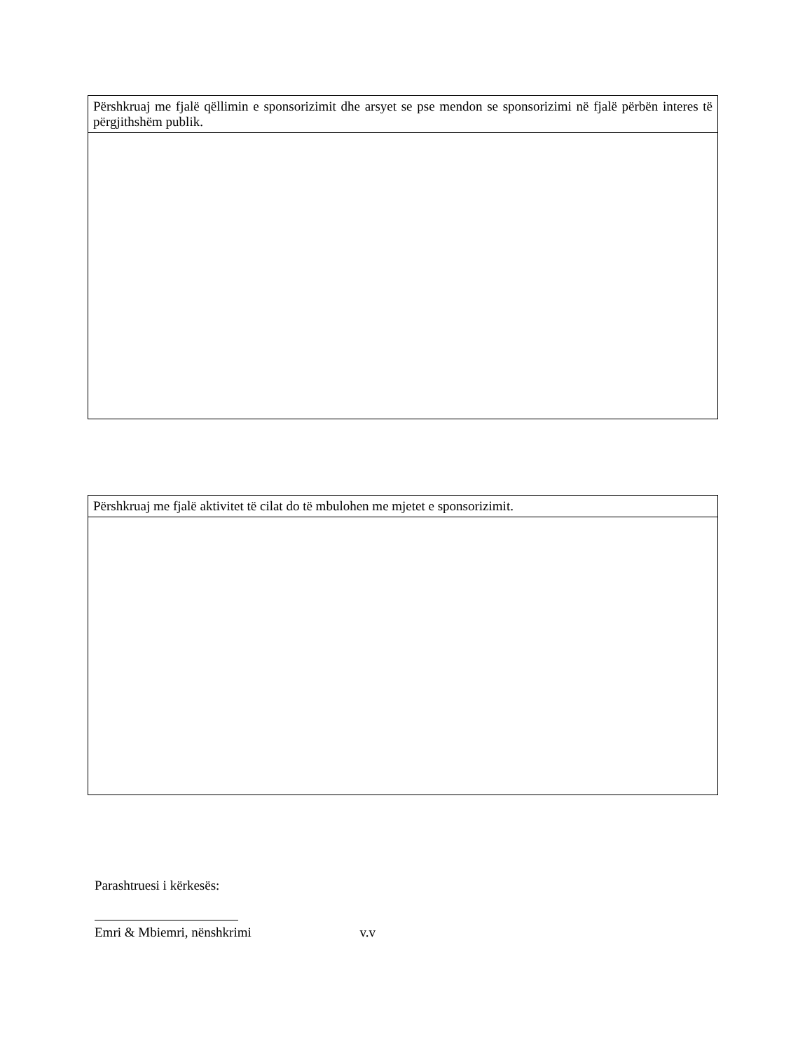| Përshkruaj me fjalë qëllimin e sponsorizimit dhe arsyet se pse mendon se sponsorizimi në fjalë përbën interes të përgjithshëm publik. |
| Përshkruaj me fjalë aktivitet të cilat do të mbulohen me mjetet e sponsorizimit. |
Parashtruesi i kërkesës:
Emri & Mbiemri, nënshkrimi v.v